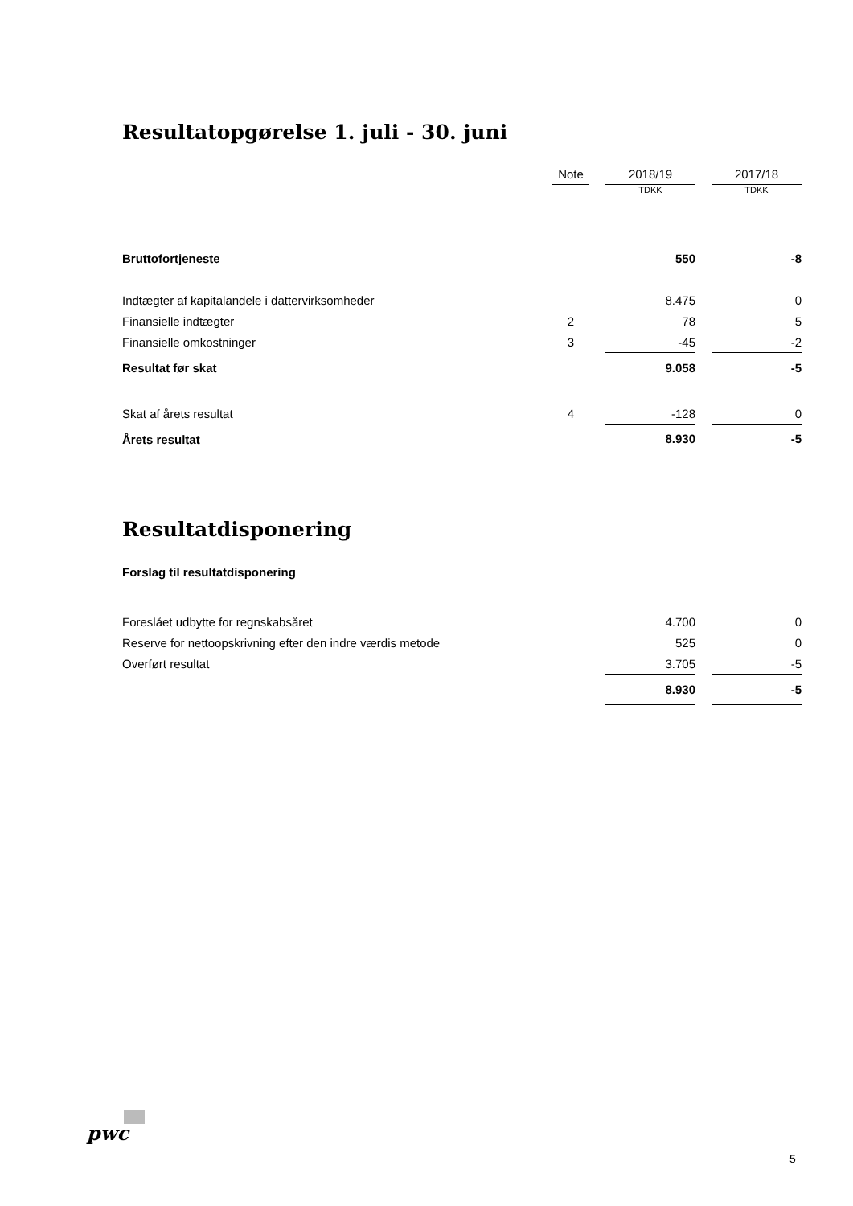Resultatopgørelse 1. juli - 30. juni
| | Note | | 2018/19 | | 2017/18 |
| --- | --- | --- | --- | --- | --- |
| | | | TDKK | | TDKK |
| Bruttofortjeneste | | | 550 | | -8 |
| Indtægter af kapitalandele i dattervirksomheder | | | 8.475 | | 0 |
| Finansielle indtægter | 2 | | 78 | | 5 |
| Finansielle omkostninger | 3 | | -45 | | -2 |
| Resultat før skat | | | 9.058 | | -5 |
| Skat af årets resultat | 4 | | -128 | | 0 |
| Årets resultat | | | 8.930 | | -5 |
Resultatdisponering
Forslag til resultatdisponering
| Foreslået udbytte for regnskabsåret | | | 4.700 | | 0 |
| Reserve for nettoopskrivning efter den indre værdis metode | | | 525 | | 0 |
| Overført resultat | | | 3.705 | | -5 |
| | | | 8.930 | | -5 |
pwc
5